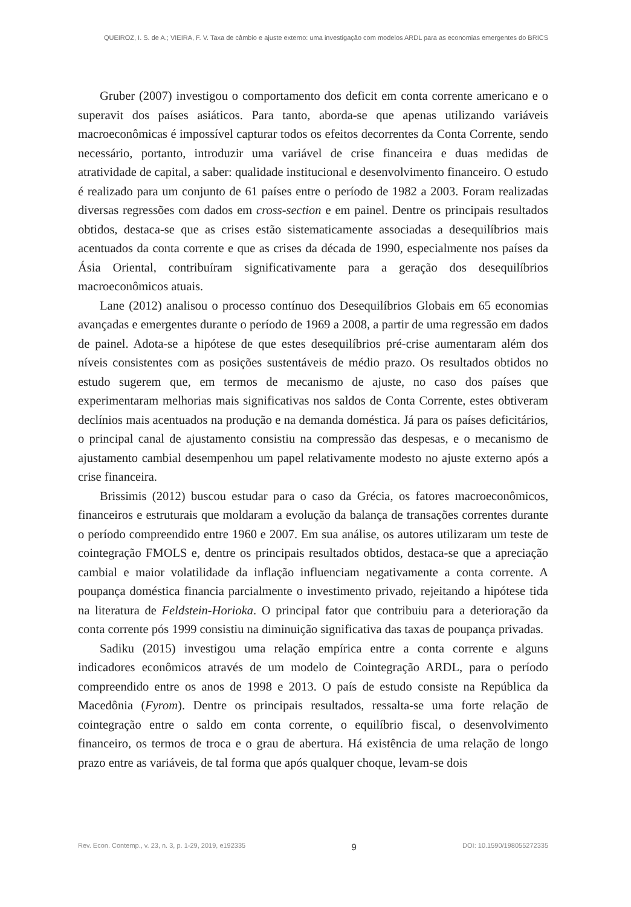QUEIROZ, I. S. de A.; VIEIRA, F. V. Taxa de câmbio e ajuste externo: uma investigação com modelos ARDL para as economias emergentes do BRICS
Gruber (2007) investigou o comportamento dos deficit em conta corrente americano e o superavit dos países asiáticos. Para tanto, aborda-se que apenas utilizando variáveis macroeconômicas é impossível capturar todos os efeitos decorrentes da Conta Corrente, sendo necessário, portanto, introduzir uma variável de crise financeira e duas medidas de atratividade de capital, a saber: qualidade institucional e desenvolvimento financeiro. O estudo é realizado para um conjunto de 61 países entre o período de 1982 a 2003. Foram realizadas diversas regressões com dados em cross-section e em painel. Dentre os principais resultados obtidos, destaca-se que as crises estão sistematicamente associadas a desequilíbrios mais acentuados da conta corrente e que as crises da década de 1990, especialmente nos países da Ásia Oriental, contribuíram significativamente para a geração dos desequilíbrios macroeconômicos atuais.
Lane (2012) analisou o processo contínuo dos Desequilíbrios Globais em 65 economias avançadas e emergentes durante o período de 1969 a 2008, a partir de uma regressão em dados de painel. Adota-se a hipótese de que estes desequilíbrios pré-crise aumentaram além dos níveis consistentes com as posições sustentáveis de médio prazo. Os resultados obtidos no estudo sugerem que, em termos de mecanismo de ajuste, no caso dos países que experimentaram melhorias mais significativas nos saldos de Conta Corrente, estes obtiveram declínios mais acentuados na produção e na demanda doméstica. Já para os países deficitários, o principal canal de ajustamento consistiu na compressão das despesas, e o mecanismo de ajustamento cambial desempenhou um papel relativamente modesto no ajuste externo após a crise financeira.
Brissimis (2012) buscou estudar para o caso da Grécia, os fatores macroeconômicos, financeiros e estruturais que moldaram a evolução da balança de transações correntes durante o período compreendido entre 1960 e 2007. Em sua análise, os autores utilizaram um teste de cointegração FMOLS e, dentre os principais resultados obtidos, destaca-se que a apreciação cambial e maior volatilidade da inflação influenciam negativamente a conta corrente. A poupança doméstica financia parcialmente o investimento privado, rejeitando a hipótese tida na literatura de Feldstein-Horioka. O principal fator que contribuiu para a deterioração da conta corrente pós 1999 consistiu na diminuição significativa das taxas de poupança privadas.
Sadiku (2015) investigou uma relação empírica entre a conta corrente e alguns indicadores econômicos através de um modelo de Cointegração ARDL, para o período compreendido entre os anos de 1998 e 2013. O país de estudo consiste na República da Macedônia (Fyrom). Dentre os principais resultados, ressalta-se uma forte relação de cointegração entre o saldo em conta corrente, o equilíbrio fiscal, o desenvolvimento financeiro, os termos de troca e o grau de abertura. Há existência de uma relação de longo prazo entre as variáveis, de tal forma que após qualquer choque, levam-se dois
Rev. Econ. Contemp., v. 23, n. 3, p. 1-29, 2019, e192335 9 DOI: 10.1590/198055272335